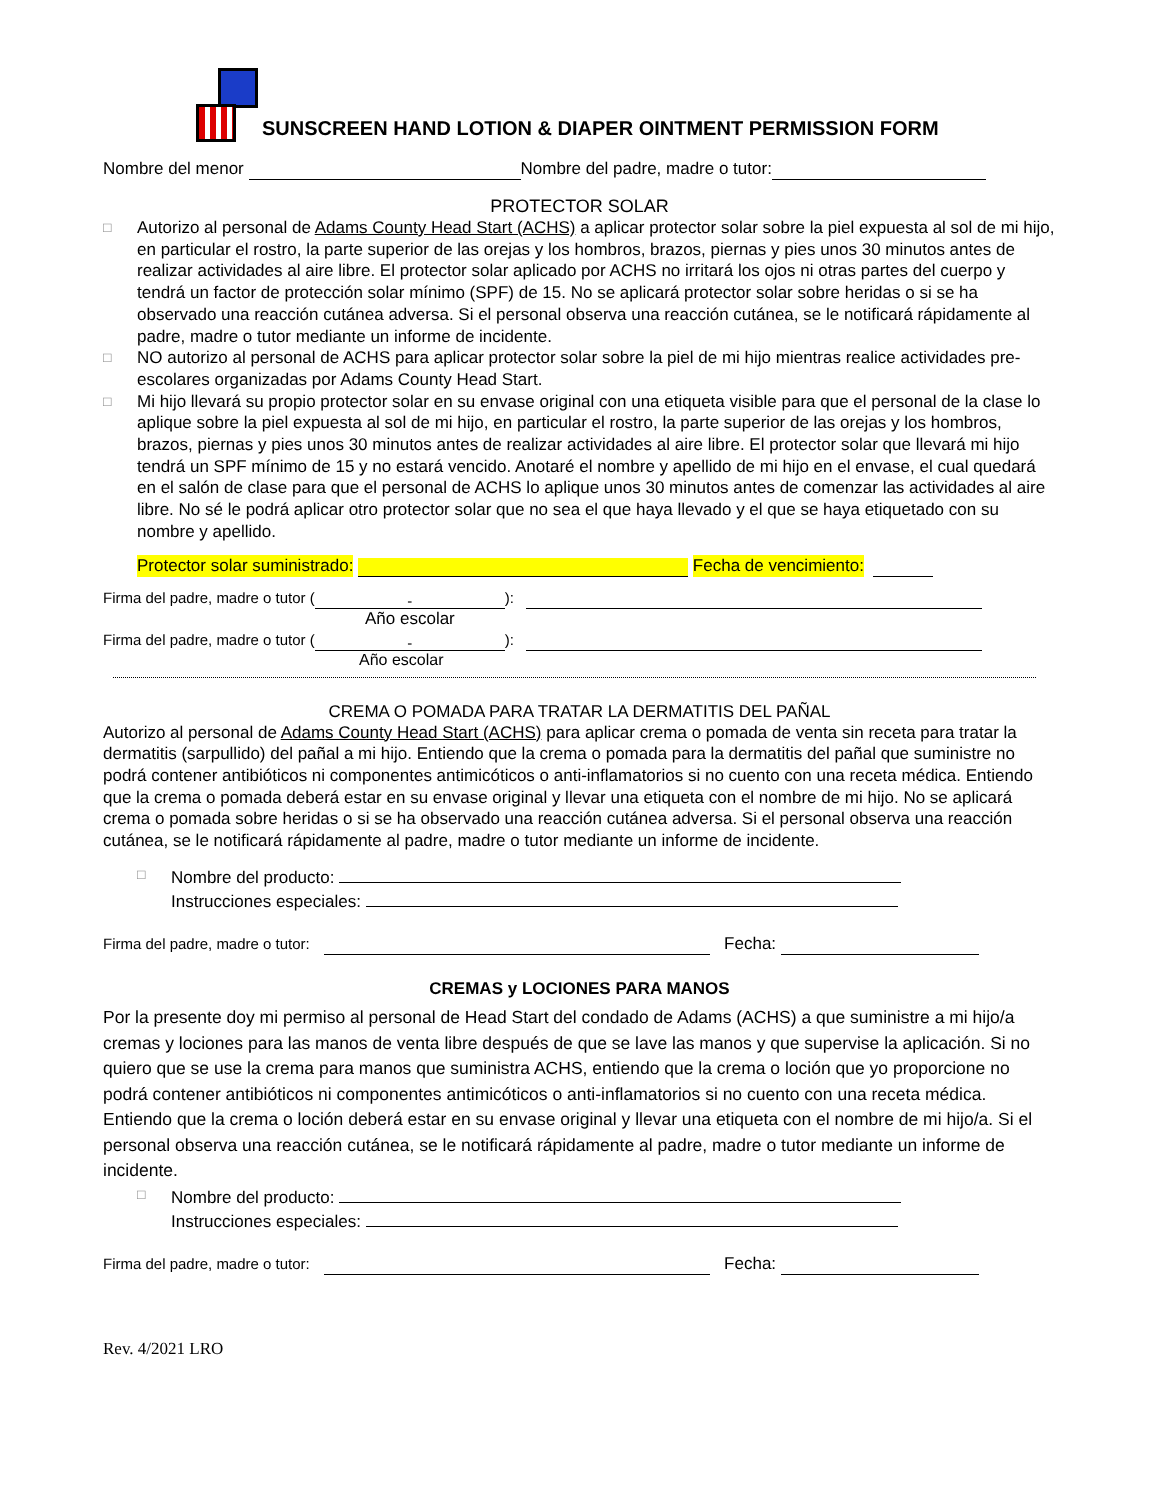SUNSCREEN HAND LOTION & DIAPER OINTMENT PERMISSION FORM
Nombre del menor Nombre del padre, madre o tutor:
PROTECTOR SOLAR
□
Autorizo al personal de Adams County Head Start (ACHS) a aplicar protector solar sobre la piel expuesta al sol de mi hijo, en particular el rostro, la parte superior de las orejas y los hombros, brazos, piernas y pies unos 30 minutos antes de realizar actividades al aire libre. El protector solar aplicado por ACHS no irritará los ojos ni otras partes del cuerpo y tendrá un factor de protección solar mínimo (SPF) de 15. No se aplicará protector solar sobre heridas o si se ha observado una reacción cutánea adversa. Si el personal observa una reacción cutánea, se le notificará rápidamente al padre, madre o tutor mediante un informe de incidente.
□
NO autorizo al personal de ACHS para aplicar protector solar sobre la piel de mi hijo mientras realice actividades pre-escolares organizadas por Adams County Head Start.
□
Mi hijo llevará su propio protector solar en su envase original con una etiqueta visible para que el personal de la clase lo aplique sobre la piel expuesta al sol de mi hijo, en particular el rostro, la parte superior de las orejas y los hombros, brazos, piernas y pies unos 30 minutos antes de realizar actividades al aire libre. El protector solar que llevará mi hijo tendrá un SPF mínimo de 15 y no estará vencido. Anotaré el nombre y apellido de mi hijo en el envase, el cual quedará en el salón de clase para que el personal de ACHS lo aplique unos 30 minutos antes de comenzar las actividades al aire libre. No sé le podrá aplicar otro protector solar que no sea el que haya llevado y el que se haya etiquetado con su nombre y apellido.
Protector solar suministrado: Fecha de vencimiento:
Firma del padre, madre o tutor (-):
Año escolar
Firma del padre, madre o tutor (-):
Año escolar
CREMA O POMADA PARA TRATAR LA DERMATITIS DEL PAÑAL
Autorizo al personal de Adams County Head Start (ACHS) para aplicar crema o pomada de venta sin receta para tratar la dermatitis (sarpullido) del pañal a mi hijo. Entiendo que la crema o pomada para la dermatitis del pañal que suministre no podrá contener antibióticos ni componentes antimicóticos o anti-inflamatorios si no cuento con una receta médica. Entiendo que la crema o pomada deberá estar en su envase original y llevar una etiqueta con el nombre de mi hijo. No se aplicará crema o pomada sobre heridas o si se ha observado una reacción cutánea adversa. Si el personal observa una reacción cutánea, se le notificará rápidamente al padre, madre o tutor mediante un informe de incidente.
□
Nombre del producto:
Instrucciones especiales:
Firma del padre, madre o tutor: Fecha:
CREMAS y LOCIONES PARA MANOS
Por la presente doy mi permiso al personal de Head Start del condado de Adams (ACHS) a que suministre a mi hijo/a cremas y lociones para las manos de venta libre después de que se lave las manos y que supervise la aplicación. Si no quiero que se use la crema para manos que suministra ACHS, entiendo que la crema o loción que yo proporcione no podrá contener antibióticos ni componentes antimicóticos o anti-inflamatorios si no cuento con una receta médica. Entiendo que la crema o loción deberá estar en su envase original y llevar una etiqueta con el nombre de mi hijo/a. Si el personal observa una reacción cutánea, se le notificará rápidamente al padre, madre o tutor mediante un informe de incidente.
□
Nombre del producto:
Instrucciones especiales:
Firma del padre, madre o tutor: Fecha:
Rev. 4/2021 LRO